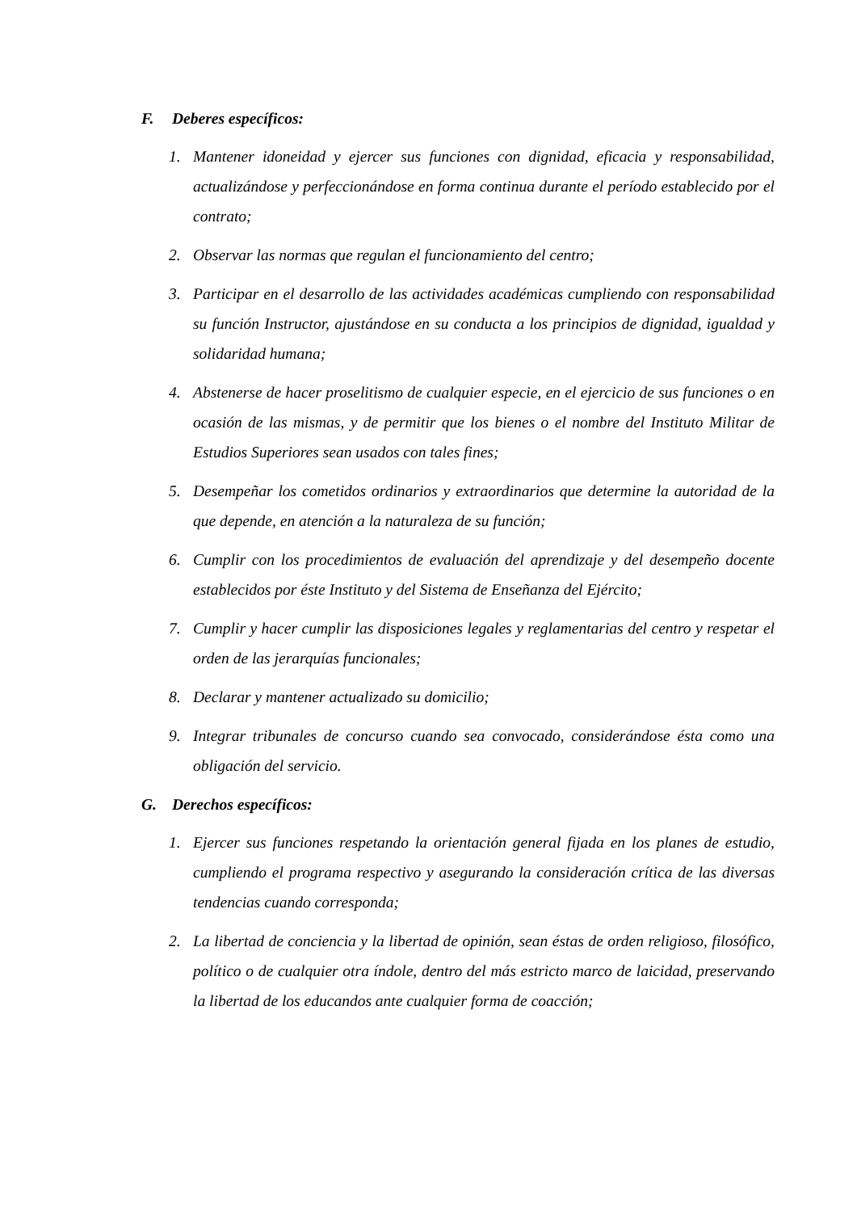F. Deberes específicos:
1. Mantener idoneidad y ejercer sus funciones con dignidad, eficacia y responsabilidad, actualizándose y perfeccionándose en forma continua durante el período establecido por el contrato;
2. Observar las normas que regulan el funcionamiento del centro;
3. Participar en el desarrollo de las actividades académicas cumpliendo con responsabilidad su función Instructor, ajustándose en su conducta a los principios de dignidad, igualdad y solidaridad humana;
4. Abstenerse de hacer proselitismo de cualquier especie, en el ejercicio de sus funciones o en ocasión de las mismas, y de permitir que los bienes o el nombre del Instituto Militar de Estudios Superiores sean usados con tales fines;
5. Desempeñar los cometidos ordinarios y extraordinarios que determine la autoridad de la que depende, en atención a la naturaleza de su función;
6. Cumplir con los procedimientos de evaluación del aprendizaje y del desempeño docente establecidos por éste Instituto y del Sistema de Enseñanza del Ejército;
7. Cumplir y hacer cumplir las disposiciones legales y reglamentarias del centro y respetar el orden de las jerarquías funcionales;
8. Declarar y mantener actualizado su domicilio;
9. Integrar tribunales de concurso cuando sea convocado, considerándose ésta como una obligación del servicio.
G. Derechos específicos:
1. Ejercer sus funciones respetando la orientación general fijada en los planes de estudio, cumpliendo el programa respectivo y asegurando la consideración crítica de las diversas tendencias cuando corresponda;
2. La libertad de conciencia y la libertad de opinión, sean éstas de orden religioso, filosófico, político o de cualquier otra índole, dentro del más estricto marco de laicidad, preservando la libertad de los educandos ante cualquier forma de coacción;